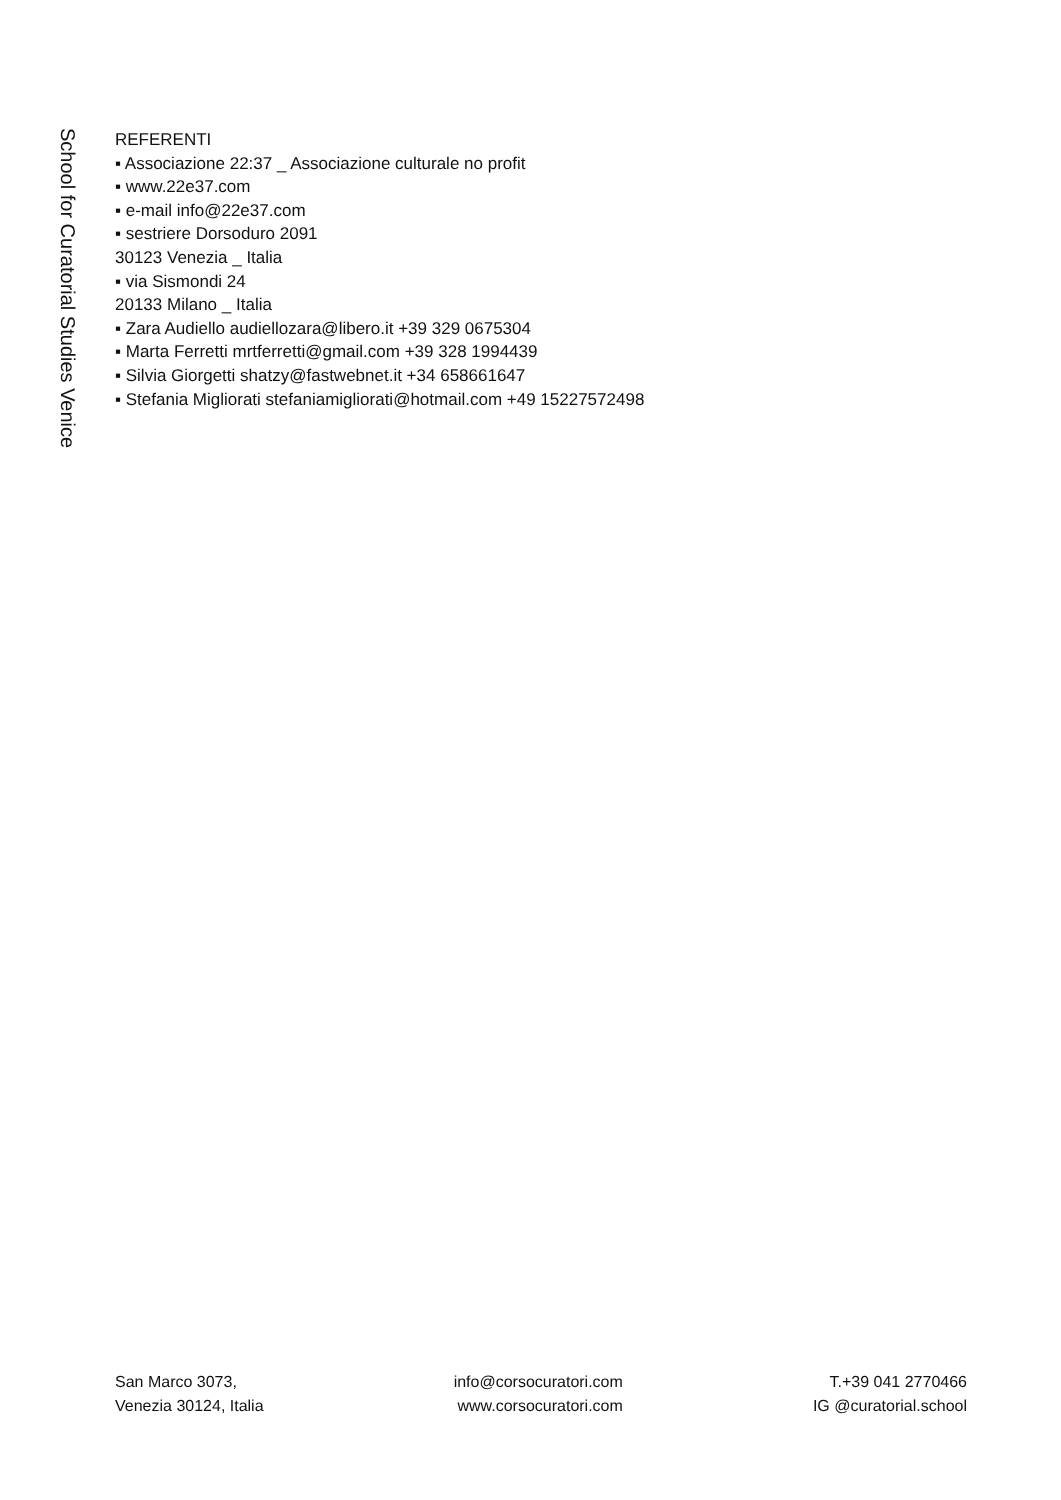School for Curatorial Studies Venice
REFERENTI
▪ Associazione 22:37 _ Associazione culturale no profit
▪ www.22e37.com
▪ e-mail info@22e37.com
▪ sestriere Dorsoduro 2091
30123 Venezia _ Italia
▪ via Sismondi 24
20133 Milano _ Italia
▪ Zara Audiello audiellozara@libero.it +39 329 0675304
▪ Marta Ferretti mrtferretti@gmail.com +39 328 1994439
▪ Silvia Giorgetti shatzy@fastwebnet.it +34 658661647
▪ Stefania Migliorati stefaniamigliorati@hotmail.com +49 15227572498
San Marco 3073,
Venezia 30124, Italia
info@corsocuratori.com
www.corsocuratori.com
T.+39 041 2770466
IG @curatorial.school